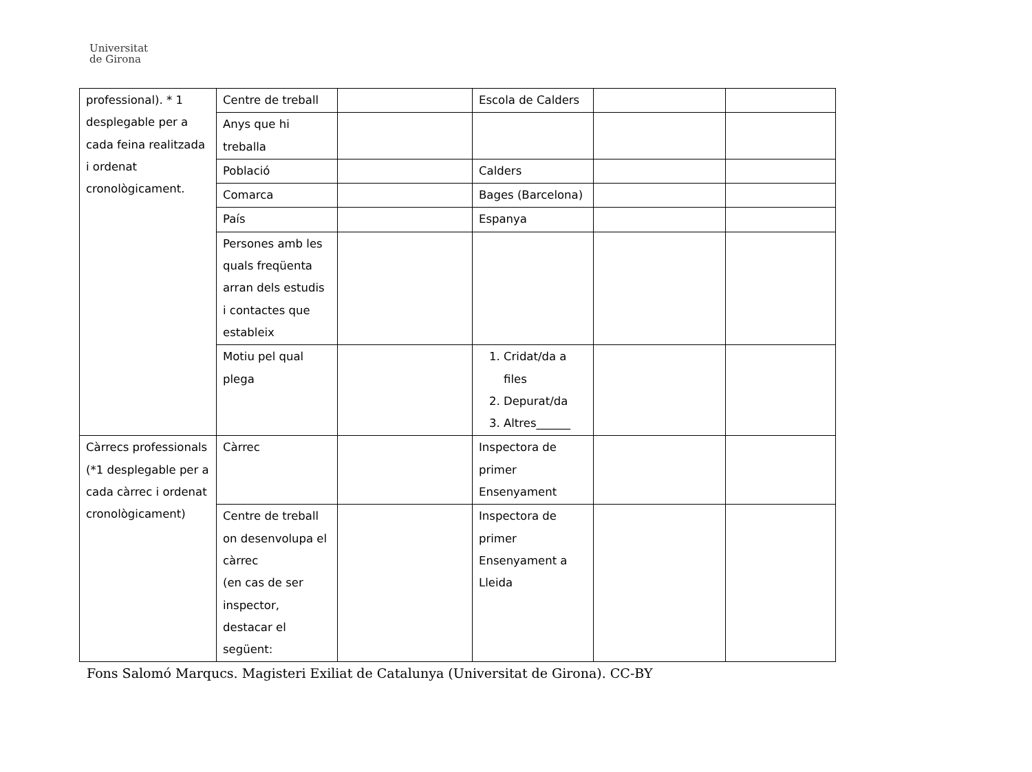Universitat
de Girona
| professional). * 1 desplegable per a cada feina realitzada i ordenat cronològicament. | Centre de treball | | Escola de Calders | | |
| | Anys que hi treballa | | | | |
| | Població | | Calders | | |
| | Comarca | | Bages (Barcelona) | | |
| | País | | Espanya | | |
| | Persones amb les quals freqüenta arran dels estudis i contactes que estableix | | | | |
| | Motiu pel qual plega | | 1. Cridat/da a files 2. Depurat/da 3. Altres______ | | |
| Càrrecs professionals (*1 desplegable per a cada càrrec i ordenat cronològicament) | Càrrec | | Inspectora de primer Ensenyament | | |
| | Centre de treball on desenvolupa el càrrec (en cas de ser inspector, destacar el següent: | | Inspectora de primer Ensenyament a Lleida | | |
Fons Salomó Marqucs. Magisteri Exiliat de Catalunya (Universitat de Girona). CC-BY